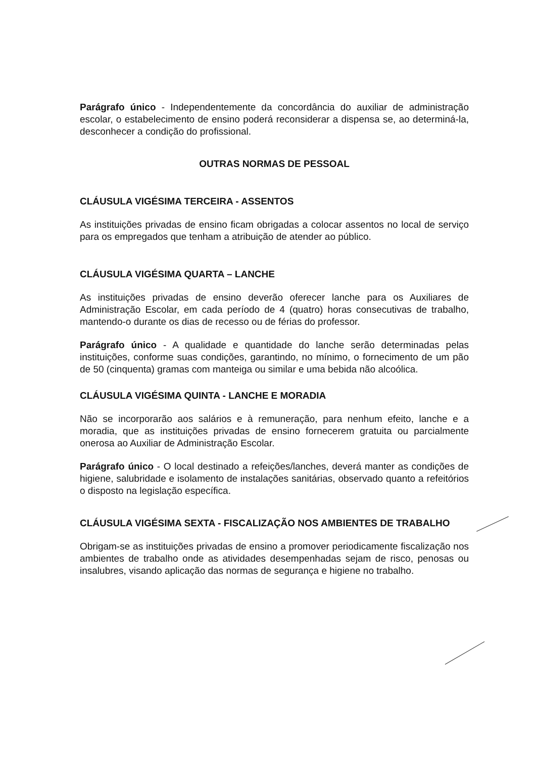Parágrafo único - Independentemente da concordância do auxiliar de administração escolar, o estabelecimento de ensino poderá reconsiderar a dispensa se, ao determiná-la, desconhecer a condição do profissional.
OUTRAS NORMAS DE PESSOAL
CLÁUSULA VIGÉSIMA TERCEIRA - ASSENTOS
As instituições privadas de ensino ficam obrigadas a colocar assentos no local de serviço para os empregados que tenham a atribuição de atender ao público.
CLÁUSULA VIGÉSIMA QUARTA – LANCHE
As instituições privadas de ensino deverão oferecer lanche para os Auxiliares de Administração Escolar, em cada período de 4 (quatro) horas consecutivas de trabalho, mantendo-o durante os dias de recesso ou de férias do professor.
Parágrafo único - A qualidade e quantidade do lanche serão determinadas pelas instituições, conforme suas condições, garantindo, no mínimo, o fornecimento de um pão de 50 (cinquenta) gramas com manteiga ou similar e uma bebida não alcoólica.
CLÁUSULA VIGÉSIMA QUINTA - LANCHE E MORADIA
Não se incorporarão aos salários e à remuneração, para nenhum efeito, lanche e a moradia, que as instituições privadas de ensino fornecerem gratuita ou parcialmente onerosa ao Auxiliar de Administração Escolar.
Parágrafo único - O local destinado a refeições/lanches, deverá manter as condições de higiene, salubridade e isolamento de instalações sanitárias, observado quanto a refeitórios o disposto na legislação específica.
CLÁUSULA VIGÉSIMA SEXTA - FISCALIZAÇÃO NOS AMBIENTES DE TRABALHO
Obrigam-se as instituições privadas de ensino a promover periodicamente fiscalização nos ambientes de trabalho onde as atividades desempenhadas sejam de risco, penosas ou insalubres, visando aplicação das normas de segurança e higiene no trabalho.